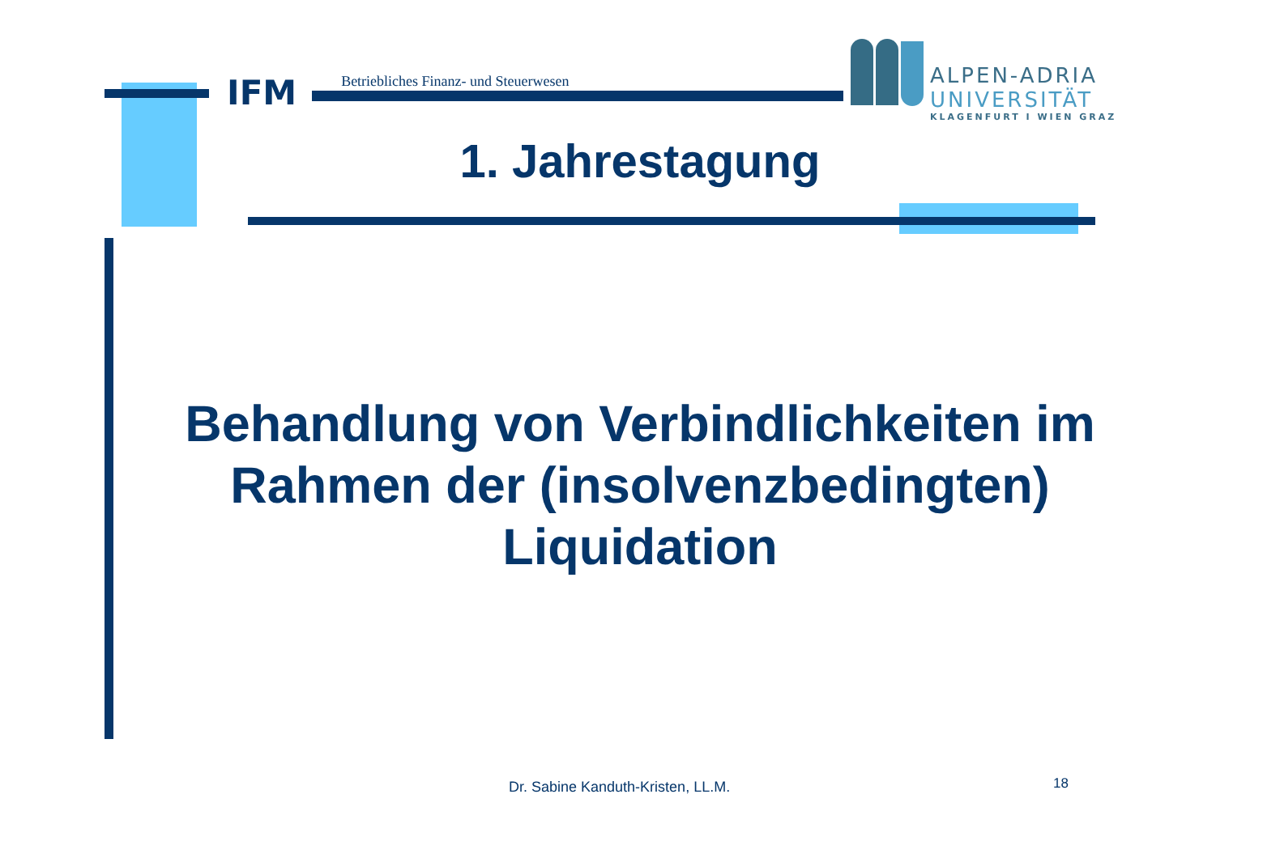IFM Betriebliches Finanz- und Steuerwesen
ALPEN-ADRIA
UNIVERSITÄT
KLAGENFURT I WIEN GRAZ
1. Jahrestagung
Behandlung von Verbindlichkeiten im Rahmen der (insolvenzbedingten) Liquidation
Dr. Sabine Kanduth-Kristen, LL.M.
18